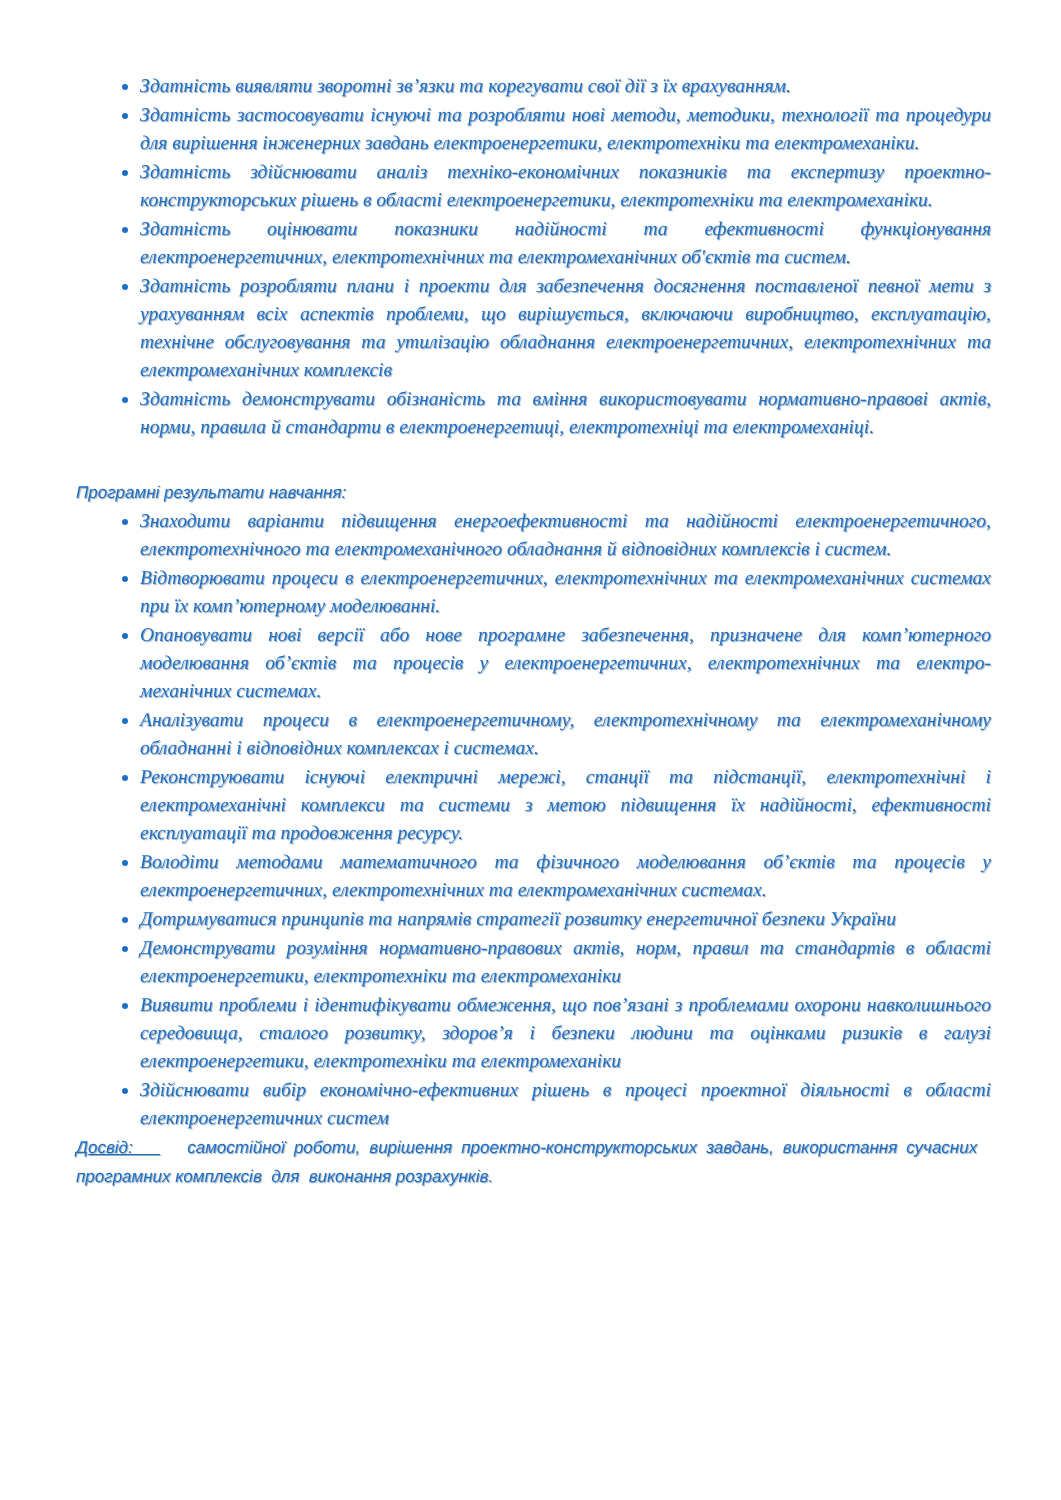Здатність виявляти зворотні зв’язки та корегувати свої дії з їх врахуванням.
Здатність застосовувати існуючі та розробляти нові методи, методики, технології та процедури для вирішення інженерних завдань електроенергетики, електротехніки та електромеханіки.
Здатність здійснювати аналіз техніко-економічних показників та експертизу проектно-конструкторських рішень в області електроенергетики, електротехніки та електромеханіки.
Здатність оцінювати показники надійності та ефективності функціонування електроенергетичних, електротехнічних та електромеханічних об'єктів та систем.
Здатність розробляти плани і проекти для забезпечення досягнення поставленої певної мети з урахуванням всіх аспектів проблеми, що вирішується, включаючи виробництво, експлуатацію, технічне обслуговування та утилізацію обладнання електроенергетичних, електротехнічних та електромеханічних комплексів
Здатність демонструвати обізнаність та вміння використовувати нормативно-правові актів, норми, правила й стандарти в електроенергетиці, електротехніці та електромеханіці.
Програмні результати навчання:
Знаходити варіанти підвищення енергоефективності та надійності електроенергетичного, електротехнічного та електромеханічного обладнання й відповідних комплексів і систем.
Відтворювати процеси в електроенергетичних, електротехнічних та електромеханічних системах при їх комп’ютерному моделюванні.
Опановувати нові версії або нове програмне забезпечення, призначене для комп’ютерного моделювання об’єктів та процесів у електроенергетичних, електротехнічних та електро-механічних системах.
Аналізувати процеси в електроенергетичному, електротехнічному та електромеханічному обладнанні і відповідних комплексах і системах.
Реконструювати існуючі електричні мережі, станції та підстанції, електротехнічні і електромеханічні комплекси та системи з метою підвищення їх надійності, ефективності експлуатації та продовження ресурсу.
Володіти методами математичного та фізичного моделювання об’єктів та процесів у електроенергетичних, електротехнічних та електромеханічних системах.
Дотримуватися принципів та напрямів стратегії розвитку енергетичної безпеки України
Демонструвати розуміння нормативно-правових актів, норм, правил та стандартів в області електроенергетики, електротехніки та електромеханіки
Виявити проблеми і ідентифікувати обмеження, що пов’язані з проблемами охорони навколишнього середовища, сталого розвитку, здоров’я і безпеки людини та оцінками ризиків в галузі електроенергетики, електротехніки та електромеханіки
Здійснювати вибір економічно-ефективних рішень в процесі проектної діяльності в області електроенергетичних систем
Досвід: самостійної роботи, вирішення проектно-конструкторських завдань, використання сучасних програмних комплексів для виконання розрахунків.